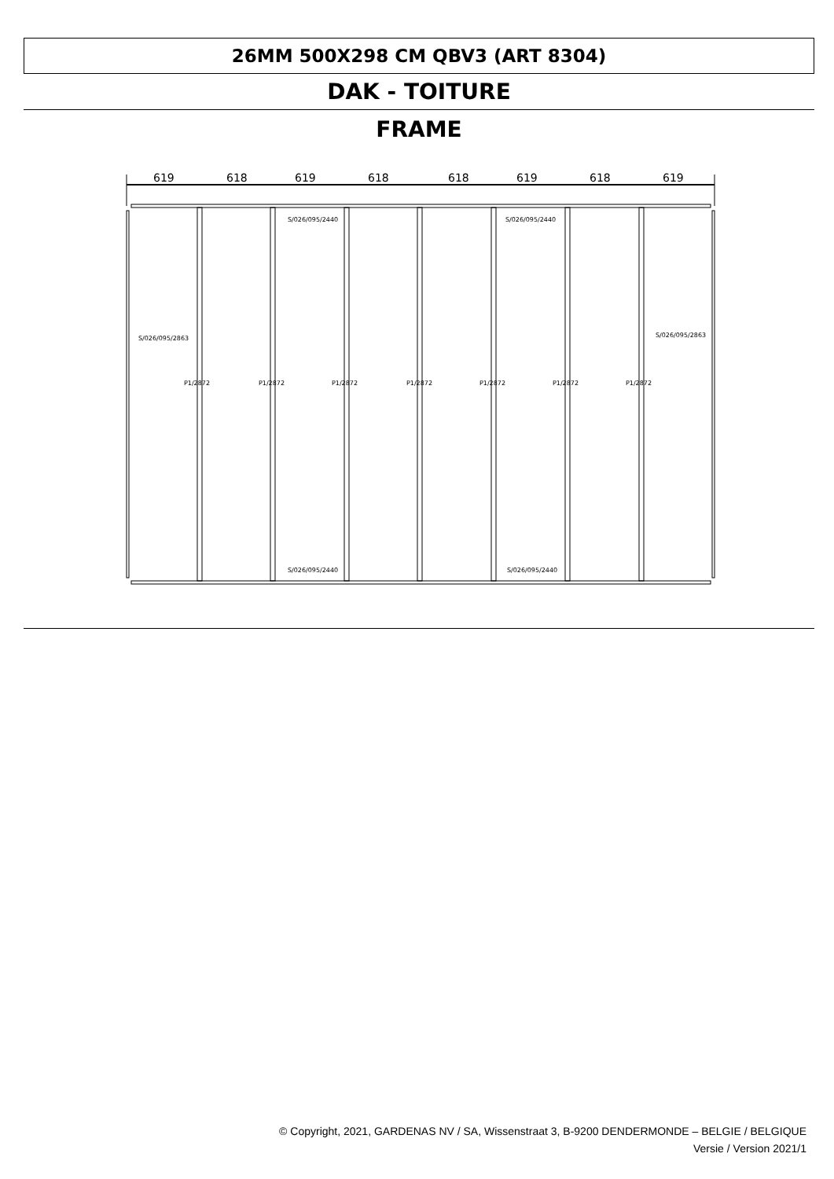26MM 500X298 CM QBV3 (ART 8304)
DAK - TOITURE
FRAME
619
618
619
618
618
619
618
619
S/026/095/2440
S/026/095/2440
S/026/095/2863
S/026/095/2863
S/026/095/2440
S/026/095/2440
P1/2872
P1/2872
P1/2872
P1/2872
P1/2872
P1/2872
P1/2872
© Copyright, 2021, GARDENAS NV / SA, Wissenstraat 3, B-9200 DENDERMONDE – BELGIE / BELGIQUE
Versie / Version 2021/1